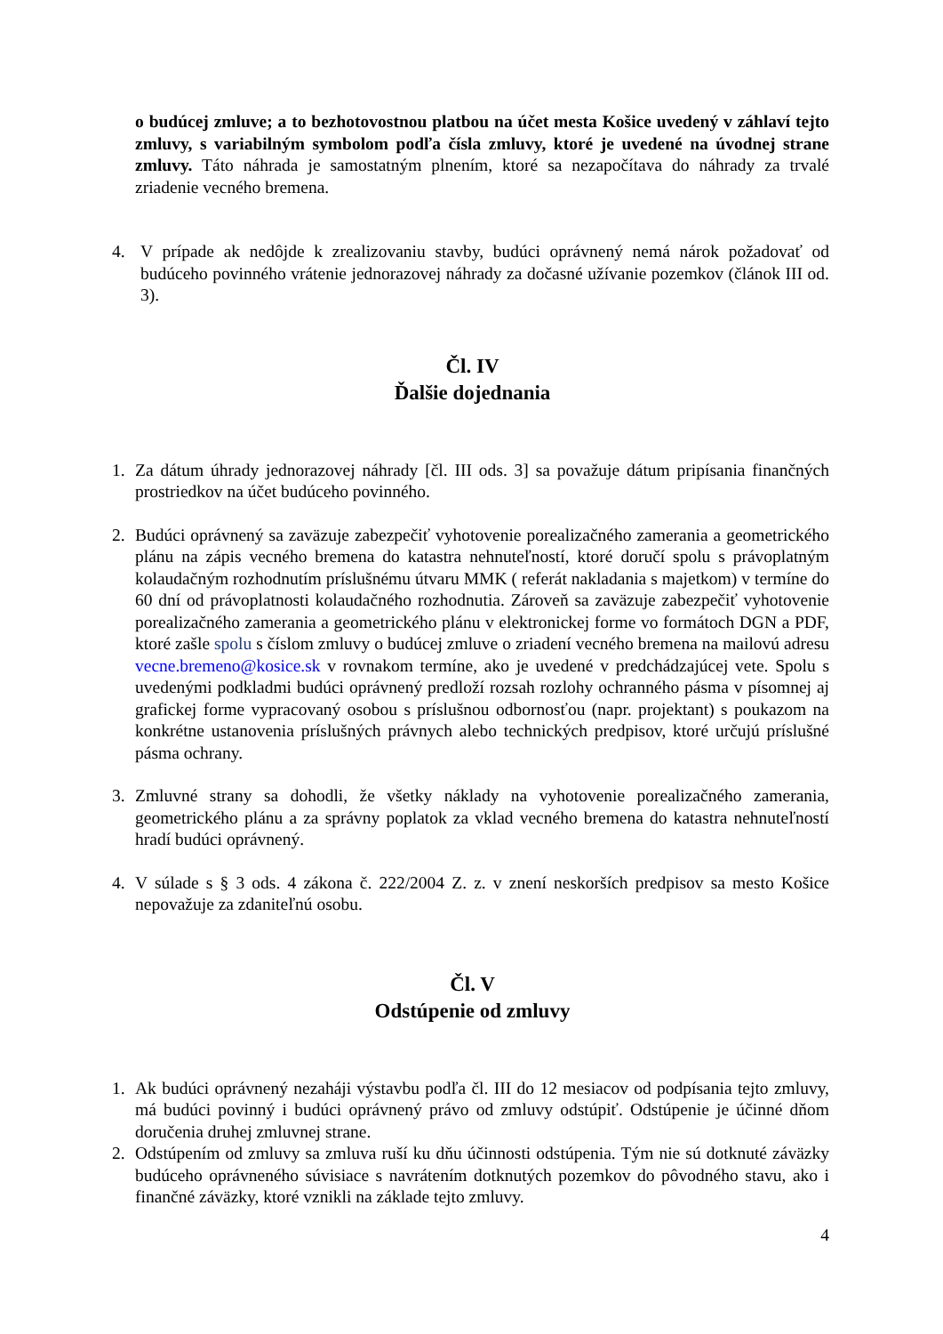o budúcej zmluve; a to bezhotovostnou platbou na účet mesta Košice uvedený v záhlaví tejto zmluvy, s variabilným symbolom podľa čísla zmluvy, ktoré je uvedené na úvodnej strane zmluvy. Táto náhrada je samostatným plnením, ktoré sa nezapočítava do náhrady za trvalé zriadenie vecného bremena.
4. V prípade ak nedôjde k zrealizovaniu stavby, budúci oprávnený nemá nárok požadovať od budúceho povinného vrátenie jednorazovej náhrady za dočasné užívanie pozemkov (článok III od. 3).
Čl. IV
Ďalšie dojednania
1. Za dátum úhrady jednorazovej náhrady [čl. III ods. 3] sa považuje dátum pripísania finančných prostriedkov na účet budúceho povinného.
2. Budúci oprávnený sa zaväzuje zabezpečiť vyhotovenie porealizačného zamerania a geometrického plánu na zápis vecného bremena do katastra nehnuteľností, ktoré doručí spolu s právoplatným kolaudačným rozhodnutím príslušnému útvaru MMK ( referát nakladania s majetkom) v termíne do 60 dní od právoplatnosti kolaudačného rozhodnutia. Zároveň sa zaväzuje zabezpečiť vyhotovenie porealizačného zamerania a geometrického plánu v elektronickej forme vo formátoch DGN a PDF, ktoré zašle spolu s číslom zmluvy o budúcej zmluve o zriadení vecného bremena na mailovú adresu vecne.bremeno@kosice.sk v rovnakom termíne, ako je uvedené v predchádzajúcej vete. Spolu s uvedenými podkladmi budúci oprávnený predloží rozsah rozlohy ochranného pásma v písomnej aj grafickej forme vypracovaný osobou s príslušnou odbornosťou (napr. projektant) s poukazom na konkrétne ustanovenia príslušných právnych alebo technických predpisov, ktoré určujú príslušné pásma ochrany.
3. Zmluvné strany sa dohodli, že všetky náklady na vyhotovenie porealizačného zamerania, geometrického plánu a za správny poplatok za vklad vecného bremena do katastra nehnuteľností hradí budúci oprávnený.
4. V súlade s § 3 ods. 4 zákona č. 222/2004 Z. z. v znení neskorších predpisov sa mesto Košice nepovažuje za zdaniteľnú osobu.
Čl. V
Odstúpenie od zmluvy
1. Ak budúci oprávnený nezaháji výstavbu podľa čl. III do 12 mesiacov od podpísania tejto zmluvy, má budúci povinný i budúci oprávnený právo od zmluvy odstúpiť. Odstúpenie je účinné dňom doručenia druhej zmluvnej strane.
2. Odstúpením od zmluvy sa zmluva ruší ku dňu účinnosti odstúpenia. Tým nie sú dotknuté záväzky budúceho oprávneného súvisiace s navrátením dotknutých pozemkov do pôvodného stavu, ako i finančné záväzky, ktoré vznikli na základe tejto zmluvy.
4